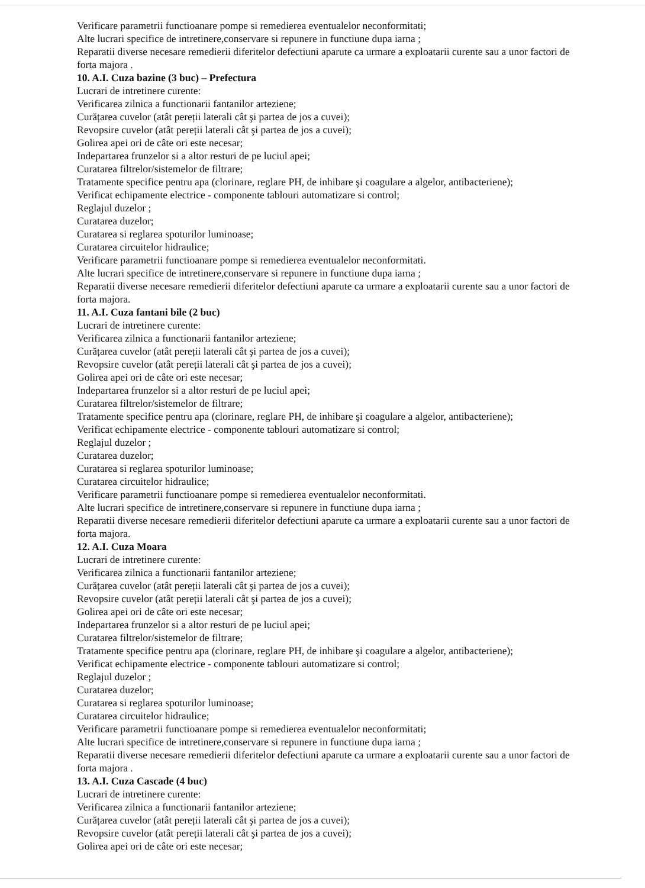Verificare parametrii functioanare pompe si remedierea eventualelor neconformitati;
Alte lucrari specifice de intretinere,conservare si repunere in functiune dupa iarna ;
Reparatii diverse necesare remedierii diferitelor defectiuni aparute ca urmare a exploatarii curente sau a unor factori de forta majora .
10. A.I. Cuza bazine (3 buc) – Prefectura
Lucrari de intretinere curente:
Verificarea zilnica a functionarii fantanilor arteziene;
Curățarea cuvelor (atât pereții laterali cât şi partea de jos a cuvei);
Revopsire cuvelor (atât pereții laterali cât şi partea de jos a cuvei);
Golirea apei ori de câte ori este necesar;
Indepartarea frunzelor si a altor resturi de pe luciul apei;
Curatarea filtrelor/sistemelor de filtrare;
Tratamente specifice pentru apa (clorinare, reglare PH, de inhibare şi coagulare a algelor, antibacteriene);
Verificat echipamente electrice - componente tablouri automatizare si control;
Reglajul duzelor ;
Curatarea duzelor;
Curatarea si reglarea spoturilor luminoase;
Curatarea circuitelor hidraulice;
Verificare parametrii functioanare pompe si remedierea eventualelor neconformitati.
Alte lucrari specifice de intretinere,conservare si repunere in functiune dupa iarna ;
Reparatii diverse necesare remedierii diferitelor defectiuni aparute ca urmare a exploatarii curente sau a unor factori de forta majora.
11. A.I. Cuza fantani bile (2 buc)
Lucrari de intretinere curente:
Verificarea zilnica a functionarii fantanilor arteziene;
Curățarea cuvelor (atât pereții laterali cât şi partea de jos a cuvei);
Revopsire cuvelor (atât pereții laterali cât şi partea de jos a cuvei);
Golirea apei ori de câte ori este necesar;
Indepartarea frunzelor si a altor resturi de pe luciul apei;
Curatarea filtrelor/sistemelor de filtrare;
Tratamente specifice pentru apa (clorinare, reglare PH, de inhibare şi coagulare a algelor, antibacteriene);
Verificat echipamente electrice - componente tablouri automatizare si control;
Reglajul duzelor ;
Curatarea duzelor;
Curatarea si reglarea spoturilor luminoase;
Curatarea circuitelor hidraulice;
Verificare parametrii functioanare pompe si remedierea eventualelor neconformitati.
Alte lucrari specifice de intretinere,conservare si repunere in functiune dupa iarna ;
Reparatii diverse necesare remedierii diferitelor defectiuni aparute ca urmare a exploatarii curente sau a unor factori de forta majora.
12. A.I. Cuza Moara
Lucrari de intretinere curente:
Verificarea zilnica a functionarii fantanilor arteziene;
Curățarea cuvelor (atât pereții laterali cât şi partea de jos a cuvei);
Revopsire cuvelor (atât pereții laterali cât şi partea de jos a cuvei);
Golirea apei ori de câte ori este necesar;
Indepartarea frunzelor si a altor resturi de pe luciul apei;
Curatarea filtrelor/sistemelor de filtrare;
Tratamente specifice pentru apa (clorinare, reglare PH, de inhibare şi coagulare a algelor, antibacteriene);
Verificat echipamente electrice - componente tablouri automatizare si control;
Reglajul duzelor ;
Curatarea duzelor;
Curatarea si reglarea spoturilor luminoase;
Curatarea circuitelor hidraulice;
Verificare parametrii functioanare pompe si remedierea eventualelor neconformitati;
Alte lucrari specifice de intretinere,conservare si repunere in functiune dupa iarna ;
Reparatii diverse necesare remedierii diferitelor defectiuni aparute ca urmare a exploatarii curente sau a unor factori de forta majora .
13. A.I. Cuza Cascade (4 buc)
Lucrari de intretinere curente:
Verificarea zilnica a functionarii fantanilor arteziene;
Curățarea cuvelor (atât pereții laterali cât şi partea de jos a cuvei);
Revopsire cuvelor (atât pereții laterali cât şi partea de jos a cuvei);
Golirea apei ori de câte ori este necesar;